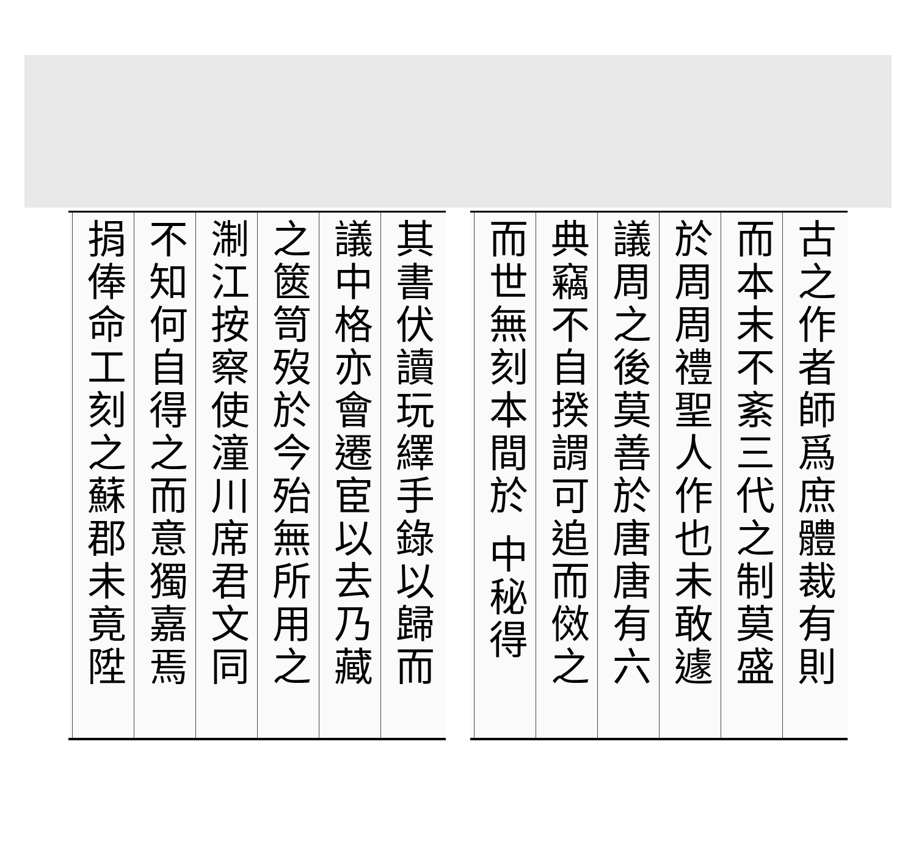古之作者師爲庶體裁有則
而本末不紊三代之制莫盛
於周周禮聖人作也未敢遽
議周之後莫善於唐唐有六
典竊不自揆謂可追而傚之
而世無刻本間於 中秘得
其書伏讀玩繹手錄以歸而
議中格亦會遷宦以去乃藏
之篋笥歿於今殆無所用之
淛江按察使潼川席君文同
不知何自得之而意獨嘉焉
捐俸命工刻之蘇郡未竟陞